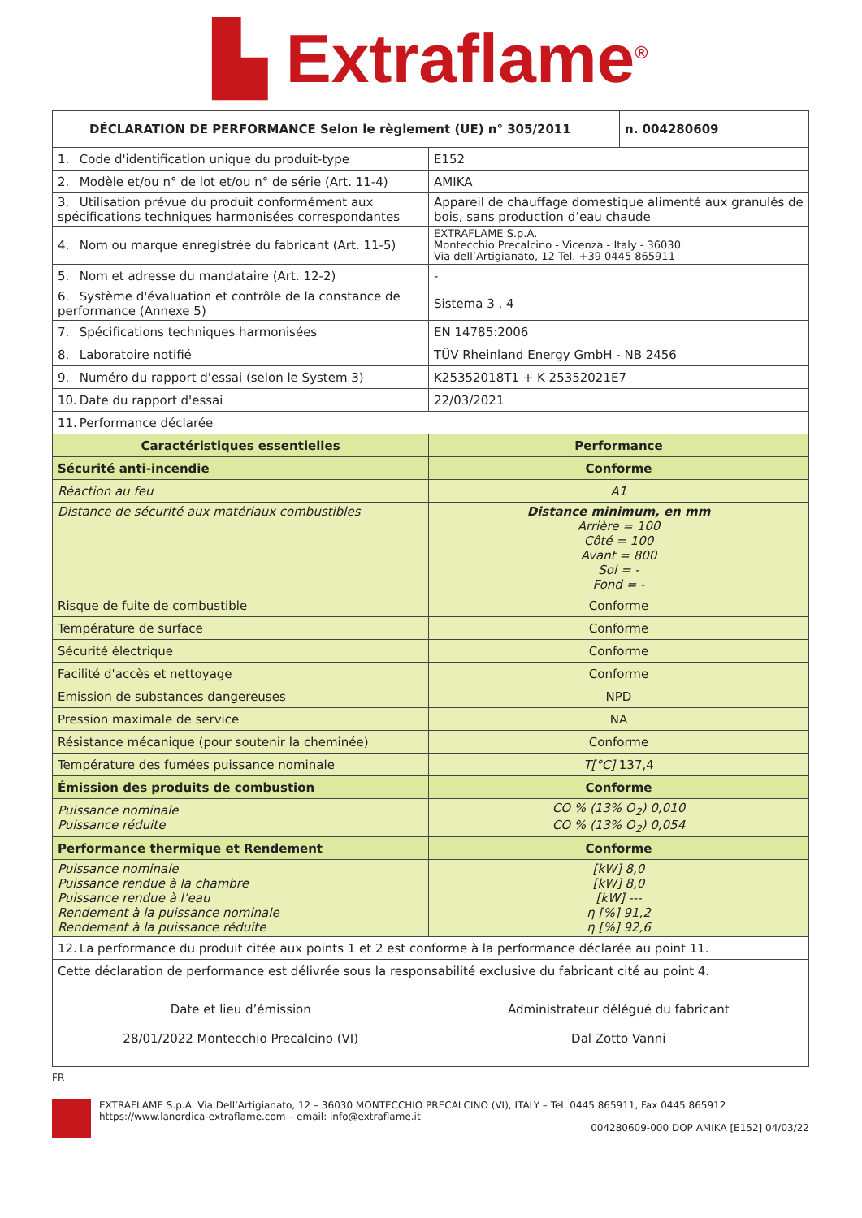▙ Extraflame<sup>®</sup>
| DÉCLARATION DE PERFORMANCE Selon le règlement (UE) n° 305/2011 | | n. 004280609 |
| --- | --- | --- |
| 1. Code d'identification unique du produit-type | E152 | |
| 2. Modèle et/ou n° de lot et/ou n° de série (Art. 11-4) | AMIKA | |
| 3. Utilisation prévue du produit conformément aux spécifications techniques harmonisées correspondantes | Appareil de chauffage domestique alimenté aux granulés de bois, sans production d’eau chaude | |
| 4. Nom ou marque enregistrée du fabricant (Art. 11-5) | EXTRAFLAME S.p.A. Montecchio Precalcino - Vicenza - Italy - 36030 Via dell’Artigianato, 12 Tel. +39 0445 865911 | |
| 5. Nom et adresse du mandataire (Art. 12-2) | - | |
| 6. Système d'évaluation et contrôle de la constance de performance (Annexe 5) | Sistema 3 , 4 | |
| 7. Spécifications techniques harmonisées | EN 14785:2006 | |
| 8. Laboratoire notifié | TÜV Rheinland Energy GmbH - NB 2456 | |
| 9. Numéro du rapport d'essai (selon le System 3) | K25352018T1 + K 25352021E7 | |
| 10. Date du rapport d'essai | 22/03/2021 | |
| 11. Performance déclarée | | |
| Caractéristiques essentielles | Performance | |
| Sécurité anti-incendie | Conforme | |
| Réaction au feu | A1 | |
| Distance de sécurité aux matériaux combustibles | Distance minimum, en mm Arrière = 100 Côté = 100 Avant = 800 Sol = - Fond = - | |
| Risque de fuite de combustible | Conforme | |
| Température de surface | Conforme | |
| Sécurité électrique | Conforme | |
| Facilité d'accès et nettoyage | Conforme | |
| Emission de substances dangereuses | NPD | |
| Pression maximale de service | NA | |
| Résistance mécanique (pour soutenir la cheminée) | Conforme | |
| Température des fumées puissance nominale | T[°C] 137,4 | |
| Émission des produits de combustion | Conforme | |
| Puissance nominale Puissance réduite | CO % (13% O<sub>2</sub>) 0,010 CO % (13% O<sub>2</sub>) 0,054 | |
| Performance thermique et Rendement | Conforme | |
| Puissance nominale Puissance rendue à la chambre Puissance rendue à l’eau Rendement à la puissance nominale Rendement à la puissance réduite | [kW] 8,0 [kW] 8,0 [kW] --- η [%] 91,2 η [%] 92,6 | |
| 12. La performance du produit citée aux points 1 et 2 est conforme à la performance déclarée au point 11. | | |
| Cette déclaration de performance est délivrée sous la responsabilité exclusive du fabricant cité au point 4. | | |
| Date et lieu d’émission 28/01/2022 Montecchio Precalcino (VI) | Administrateur délégué du fabricant Dal Zotto Vanni | |
FR
EXTRAFLAME S.p.A. Via Dell’Artigianato, 12 – 36030 MONTECCHIO PRECALCINO (VI), ITALY – Tel. 0445 865911, Fax 0445 865912
https://www.lanordica-extraflame.com – email: info@extraflame.it
004280609-000 DOP AMIKA [E152] 04/03/22